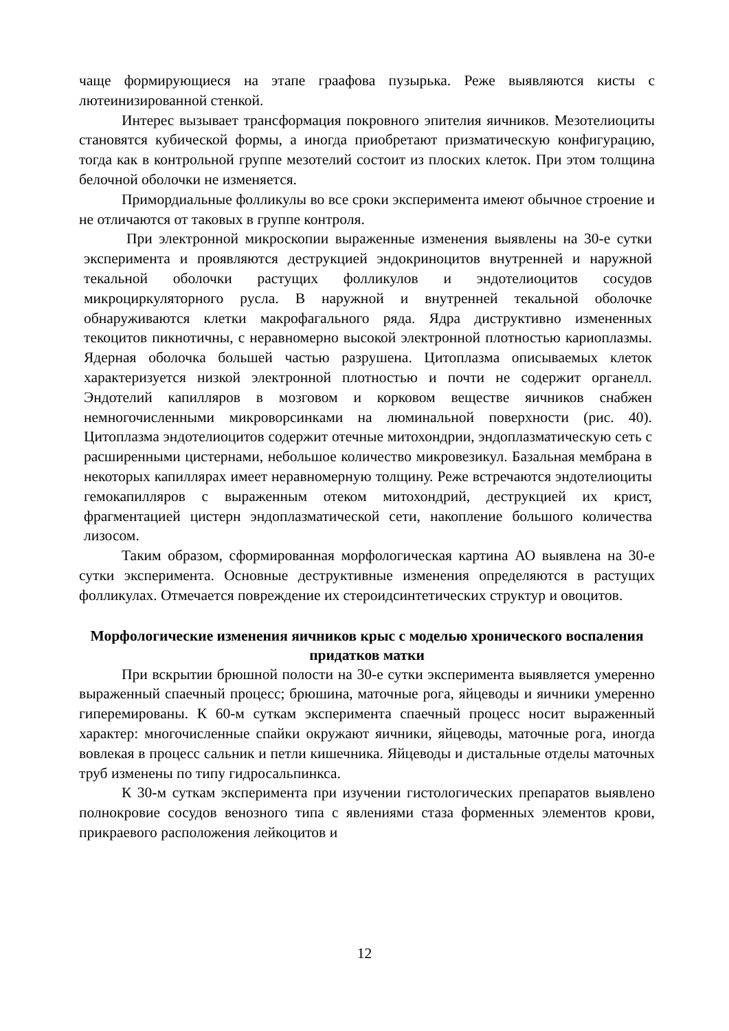чаще формирующиеся на этапе граафова пузырька. Реже выявляются кисты с лютеинизированной стенкой.
Интерес вызывает трансформация покровного эпителия яичников. Мезотелиоциты становятся кубической формы, а иногда приобретают призматическую конфигурацию, тогда как в контрольной группе мезотелий состоит из плоских клеток. При этом толщина белочной оболочки не изменяется.
Примордиальные фолликулы во все сроки эксперимента имеют обычное строение и не отличаются от таковых в группе контроля.
При электронной микроскопии выраженные изменения выявлены на 30-е сутки эксперимента и проявляются деструкцией эндокриноцитов внутренней и наружной текальной оболочки растущих фолликулов и эндотелиоцитов сосудов микроциркуляторного русла. В наружной и внутренней текальной оболочке обнаруживаются клетки макрофагального ряда. Ядра диструктивно измененных текоцитов пикнотичны, с неравномерно высокой электронной плотностью кариоплазмы. Ядерная оболочка большей частью разрушена. Цитоплазма описываемых клеток характеризуется низкой электронной плотностью и почти не содержит органелл. Эндотелий капилляров в мозговом и корковом веществе яичников снабжен немногочисленными микроворсинками на люминальной поверхности (рис. 40). Цитоплазма эндотелиоцитов содержит отечные митохондрии, эндоплазматическую сеть с расширенными цистернами, небольшое количество микровезикул. Базальная мембрана в некоторых капиллярах имеет неравномерную толщину. Реже встречаются эндотелиоциты гемокапилляров с выраженным отеком митохондрий, деструкцией их крист, фрагментацией цистерн эндоплазматической сети, накопление большого количества лизосом.
Таким образом, сформированная морфологическая картина АО выявлена на 30-е сутки эксперимента. Основные деструктивные изменения определяются в растущих фолликулах. Отмечается повреждение их стероидсинтетических структур и овоцитов.
Морфологические изменения яичников крыс с моделью хронического воспаления придатков матки
При вскрытии брюшной полости на 30-е сутки эксперимента выявляется умеренно выраженный спаечный процесс; брюшина, маточные рога, яйцеводы и яичники умеренно гиперемированы. К 60-м суткам эксперимента спаечный процесс носит выраженный характер: многочисленные спайки окружают яичники, яйцеводы, маточные рога, иногда вовлекая в процесс сальник и петли кишечника. Яйцеводы и дистальные отделы маточных труб изменены по типу гидросальпинкса.
К 30-м суткам эксперимента при изучении гистологических препаратов выявлено полнокровие сосудов венозного типа с явлениями стаза форменных элементов крови, прикраевого расположения лейкоцитов и
12